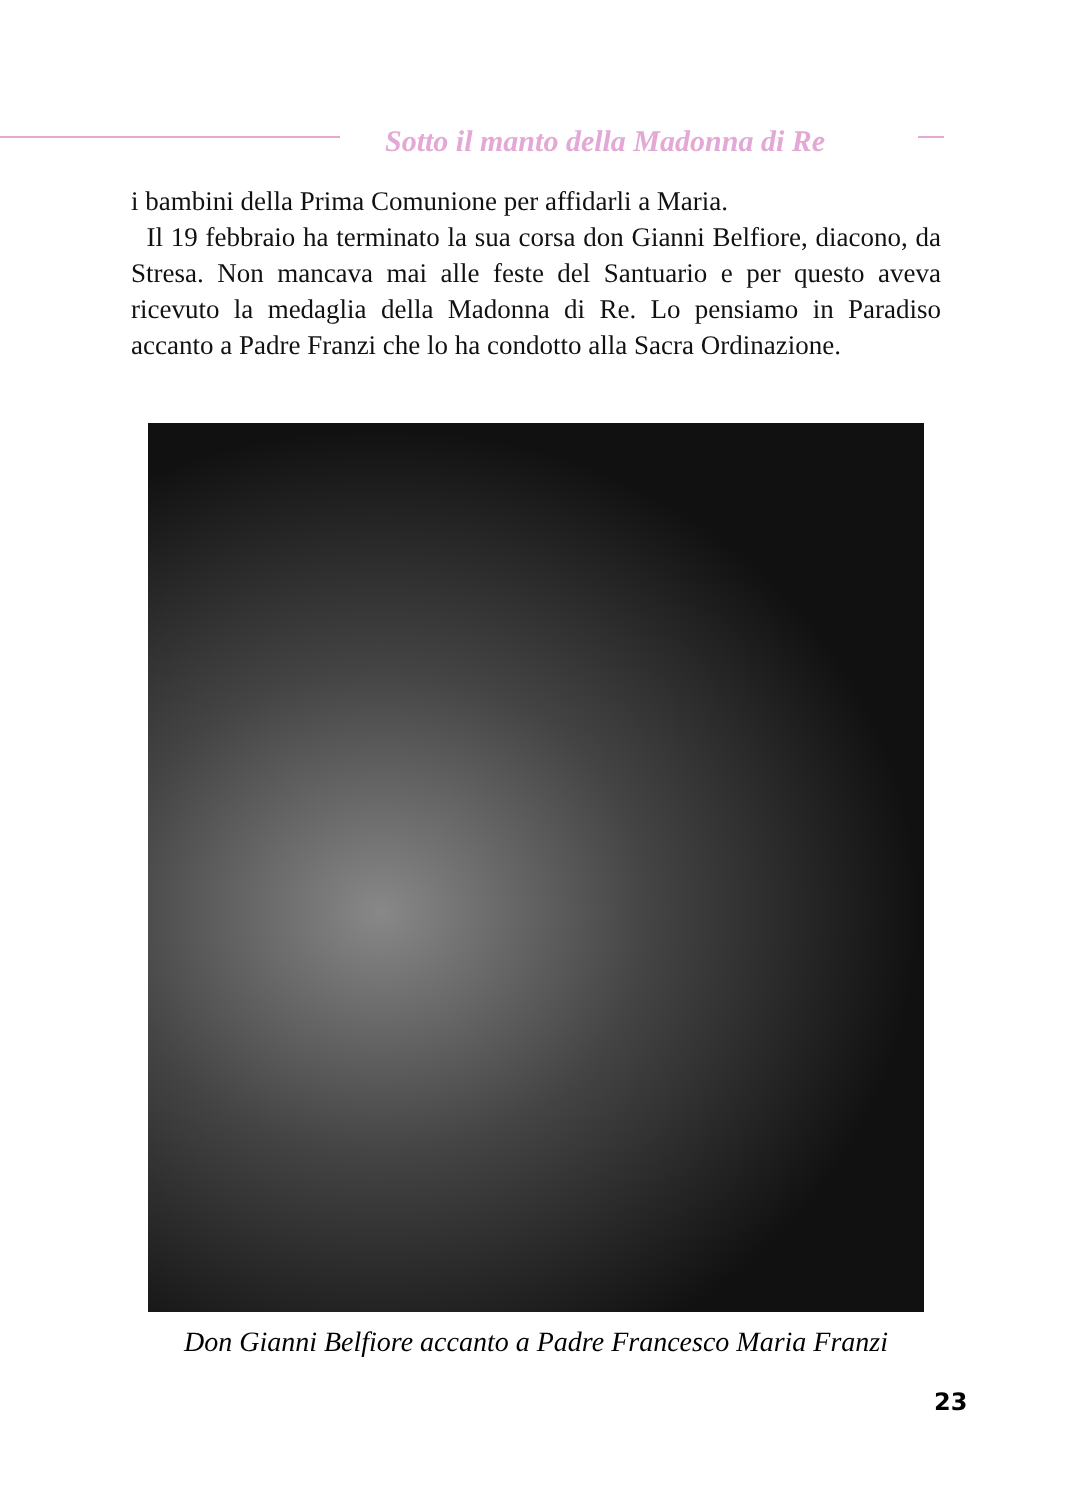Sotto il manto della Madonna di Re
i bambini della Prima Comunione per affidarli a Maria.
Il 19 febbraio ha terminato la sua corsa don Gianni Belfiore, diacono, da Stresa. Non mancava mai alle feste del Santuario e per questo aveva ricevuto la medaglia della Madonna di Re. Lo pensiamo in Paradiso accanto a Padre Franzi che lo ha condotto alla Sacra Ordinazione.
Don Gianni Belfiore accanto a Padre Francesco Maria Franzi
23